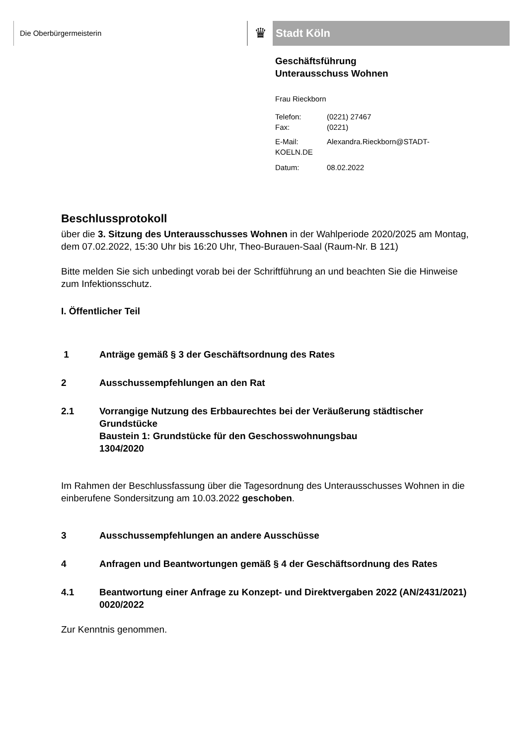Die Oberbürgermeisterin ♛ Stadt Köln
Geschäftsführung
Unterausschuss Wohnen
Frau Rieckborn
| Telefon: | (0221) 27467 |
| Fax: | (0221) |
| E-Mail: | Alexandra.Rieckborn@STADT- |
| KOELN.DE | |
| Datum: | 08.02.2022 |
Beschlussprotokoll
über die 3. Sitzung des Unterausschusses Wohnen in der Wahlperiode 2020/2025 am Montag, dem 07.02.2022, 15:30 Uhr bis 16:20 Uhr, Theo-Burauen-Saal (Raum-Nr. B 121)
Bitte melden Sie sich unbedingt vorab bei der Schriftführung an und beachten Sie die Hinweise zum Infektionsschutz.
I. Öffentlicher Teil
1 Anträge gemäß § 3 der Geschäftsordnung des Rates
2 Ausschussempfehlungen an den Rat
2.1 Vorrangige Nutzung des Erbbaurechtes bei der Veräußerung städtischer Grundstücke
Baustein 1: Grundstücke für den Geschosswohnungsbau
1304/2020
Im Rahmen der Beschlussfassung über die Tagesordnung des Unterausschusses Wohnen in die einberufene Sondersitzung am 10.03.2022 geschoben.
3 Ausschussempfehlungen an andere Ausschüsse
4 Anfragen und Beantwortungen gemäß § 4 der Geschäftsordnung des Rates
4.1 Beantwortung einer Anfrage zu Konzept- und Direktvergaben 2022 (AN/2431/2021)
0020/2022
Zur Kenntnis genommen.